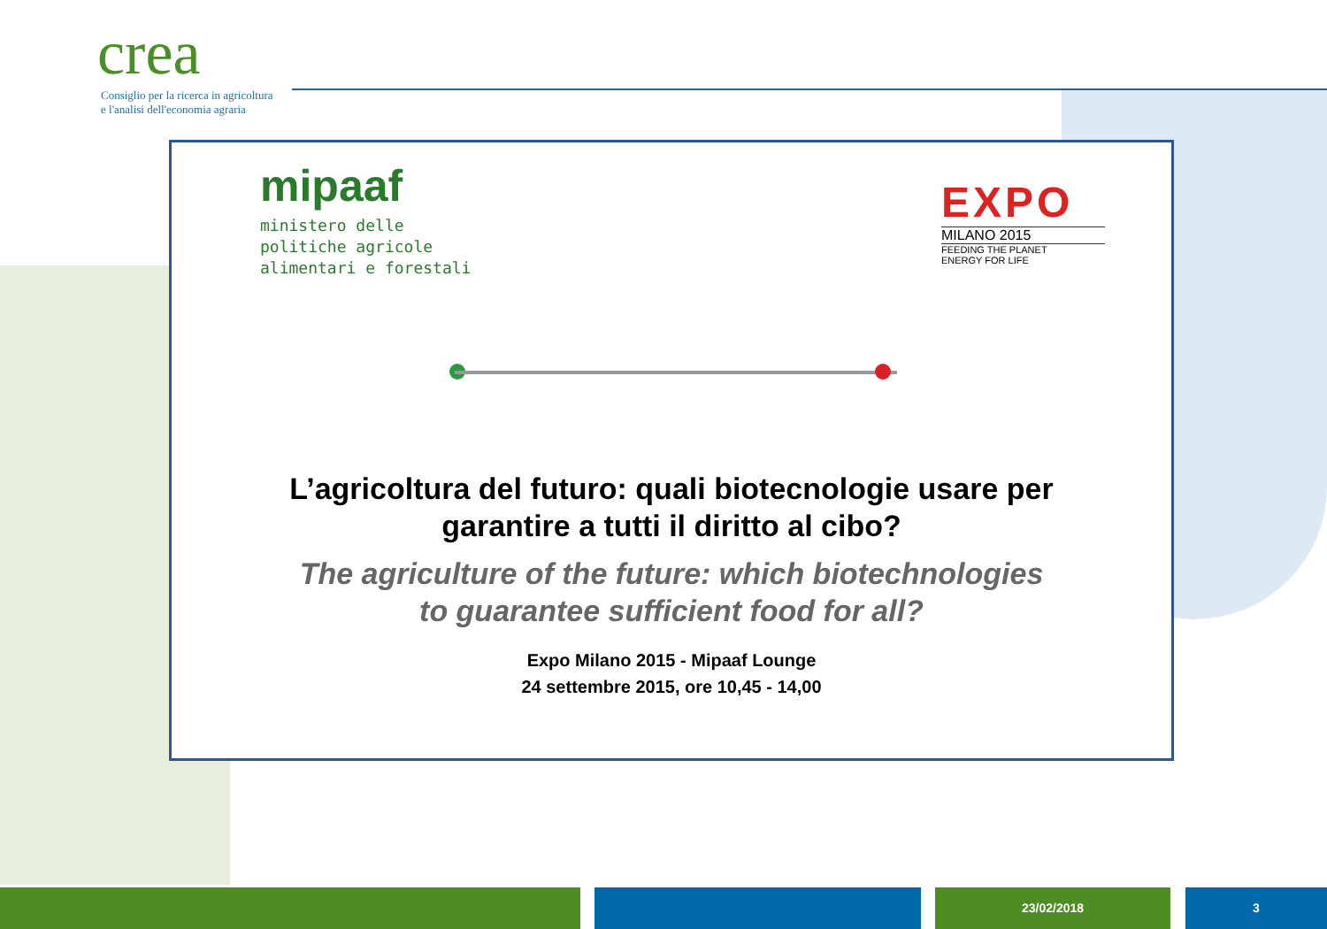crea
Consiglio per la ricerca in agricoltura
e l'analisi dell'economia agraria
mipaaf
ministero delle
politiche agricole
alimentari e forestali
EXPO
MILANO 2015
FEEDING THE PLANET
ENERGY FOR LIFE
L’agricoltura del futuro: quali biotecnologie usare per
garantire a tutti il diritto al cibo?
The agriculture of the future: which biotechnologies
to guarantee sufficient food for all?
Expo Milano 2015 - Mipaaf Lounge
24 settembre 2015, ore 10,45 - 14,00
23/02/2018 3